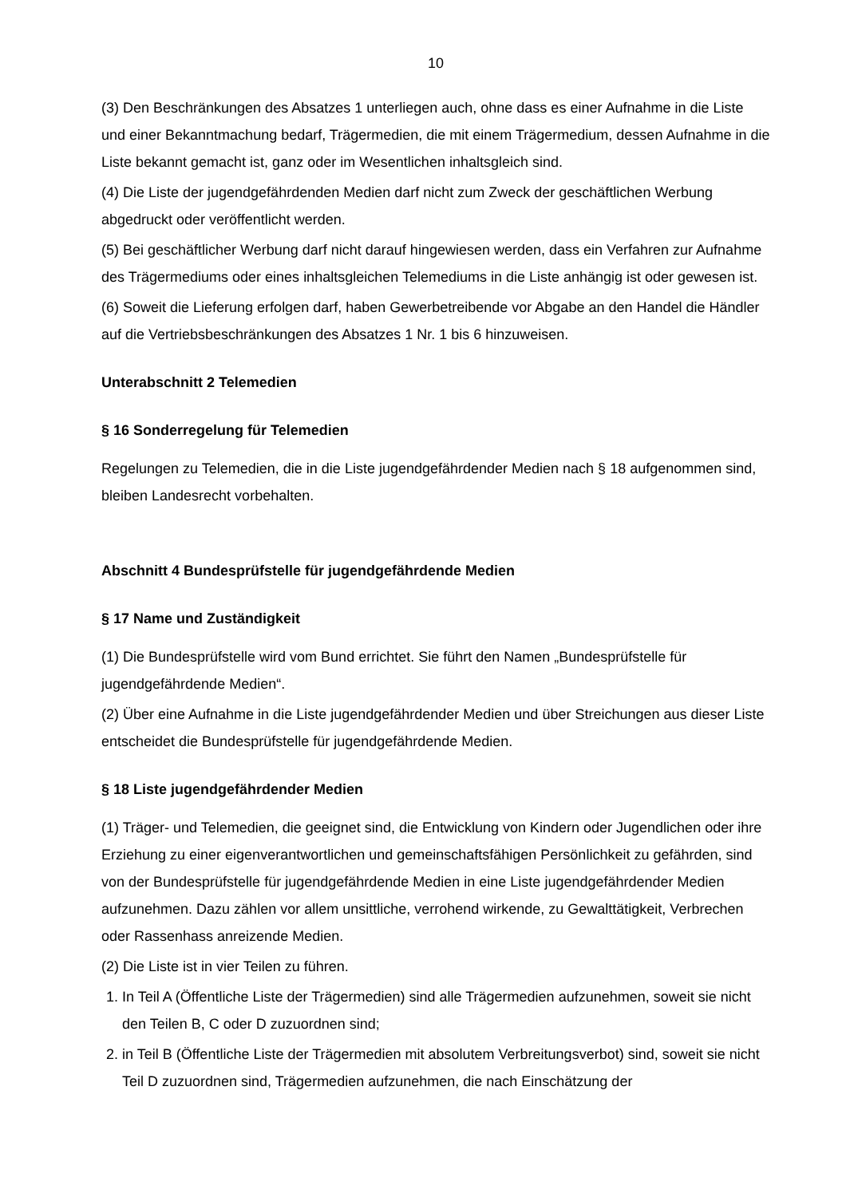10
(3) Den Beschränkungen des Absatzes 1 unterliegen auch, ohne dass es einer Aufnahme in die Liste und einer Bekanntmachung bedarf, Trägermedien, die mit einem Trägermedium, dessen Aufnahme in die Liste bekannt gemacht ist, ganz oder im Wesentlichen inhaltsgleich sind.
(4) Die Liste der jugendgefährdenden Medien darf nicht zum Zweck der geschäftlichen Werbung abgedruckt oder veröffentlicht werden.
(5) Bei geschäftlicher Werbung darf nicht darauf hingewiesen werden, dass ein Verfahren zur Aufnahme des Trägermediums oder eines inhaltsgleichen Telemediums in die Liste anhängig ist oder gewesen ist.
(6) Soweit die Lieferung erfolgen darf, haben Gewerbetreibende vor Abgabe an den Handel die Händler auf die Vertriebsbeschränkungen des Absatzes 1 Nr. 1 bis 6 hinzuweisen.
Unterabschnitt 2 Telemedien
§ 16 Sonderregelung für Telemedien
Regelungen zu Telemedien, die in die Liste jugendgefährdender Medien nach § 18 aufgenommen sind, bleiben Landesrecht vorbehalten.
Abschnitt 4 Bundesprüfstelle für jugendgefährdende Medien
§ 17 Name und Zuständigkeit
(1) Die Bundesprüfstelle wird vom Bund errichtet. Sie führt den Namen „Bundesprüfstelle für jugendgefährdende Medien“.
(2) Über eine Aufnahme in die Liste jugendgefährdender Medien und über Streichungen aus dieser Liste entscheidet die Bundesprüfstelle für jugendgefährdende Medien.
§ 18 Liste jugendgefährdender Medien
(1) Träger- und Telemedien, die geeignet sind, die Entwicklung von Kindern oder Jugendlichen oder ihre Erziehung zu einer eigenverantwortlichen und gemeinschaftsfähigen Persönlichkeit zu gefährden, sind von der Bundesprüfstelle für jugendgefährdende Medien in eine Liste jugendgefährdender Medien aufzunehmen. Dazu zählen vor allem unsittliche, verrohend wirkende, zu Gewalttätigkeit, Verbrechen oder Rassenhass anreizende Medien.
(2) Die Liste ist in vier Teilen zu führen.
1. In Teil A (Öffentliche Liste der Trägermedien) sind alle Trägermedien aufzunehmen, soweit sie nicht den Teilen B, C oder D zuzuordnen sind;
2. in Teil B (Öffentliche Liste der Trägermedien mit absolutem Verbreitungsverbot) sind, soweit sie nicht Teil D zuzuordnen sind, Trägermedien aufzunehmen, die nach Einschätzung der